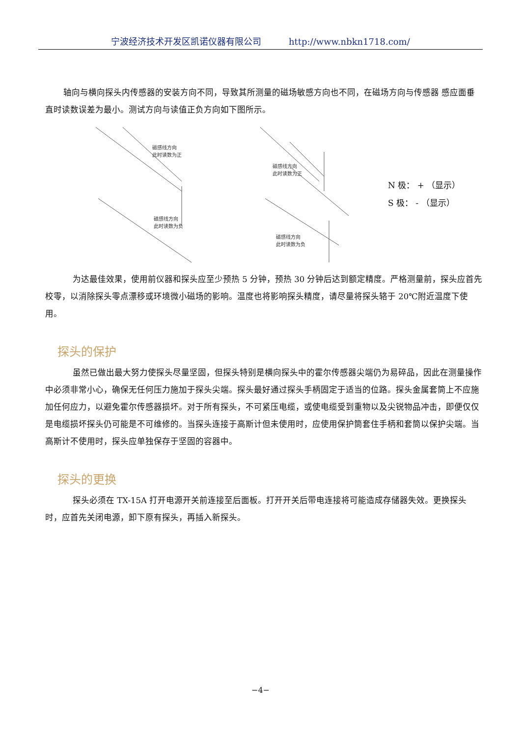宁波经济技术开发区凯诺仪器有限公司 http://www.nbkn1718.com/
轴向与横向探头内传感器的安装方向不同，导致其所测量的磁场敏感方向也不同，在磁场方向与传感器 感应面垂直时读数误差为最小。测试方向与读值正负方向如下图所示。
磁感线方向
此时读数为正
磁感线方向
此时读数为正
磁感线方向
此时读数为负
磁感线方向
此时读数为负
N 极： + （显示）
S 极： - （显示）
为达最佳效果，使用前仪器和探头应至少预热 5 分钟，预热 30 分钟后达到额定精度。严格测量前，探头应首先校零，以消除探头零点漂移或环境微小磁场的影响。温度也将影响探头精度，请尽量将探头辂于 20℃附近温度下使用。
探头的保护
虽然已做出最大努力使探头尽量坚固，但探头特别是横向探头中的霍尔传感器尖端仍为易碎品，因此在测量操作中必须非常小心，确保无任何压力施加于探头尖端。探头最好通过探头手柄固定于适当的位路。探头金属套筒上不应施加任何应力，以避免霍尔传感器损坏。对于所有探头，不可紧压电缆，或使电缆受到重物以及尖锐物品冲击，即便仅仅是电缆损坏探头仍可能是不可维修的。当探头连接于高斯计但未使用时，应使用保护筒套住手柄和套筒以保护尖端。当高斯计不使用时，探头应单独保存于坚固的容器中。
探头的更换
探头必须在 TX-15A 打开电源开关前连接至后面板。打开开关后带电连接将可能造成存储器失效。更换探头时，应首先关闭电源，卸下原有探头，再插入新探头。
−4−